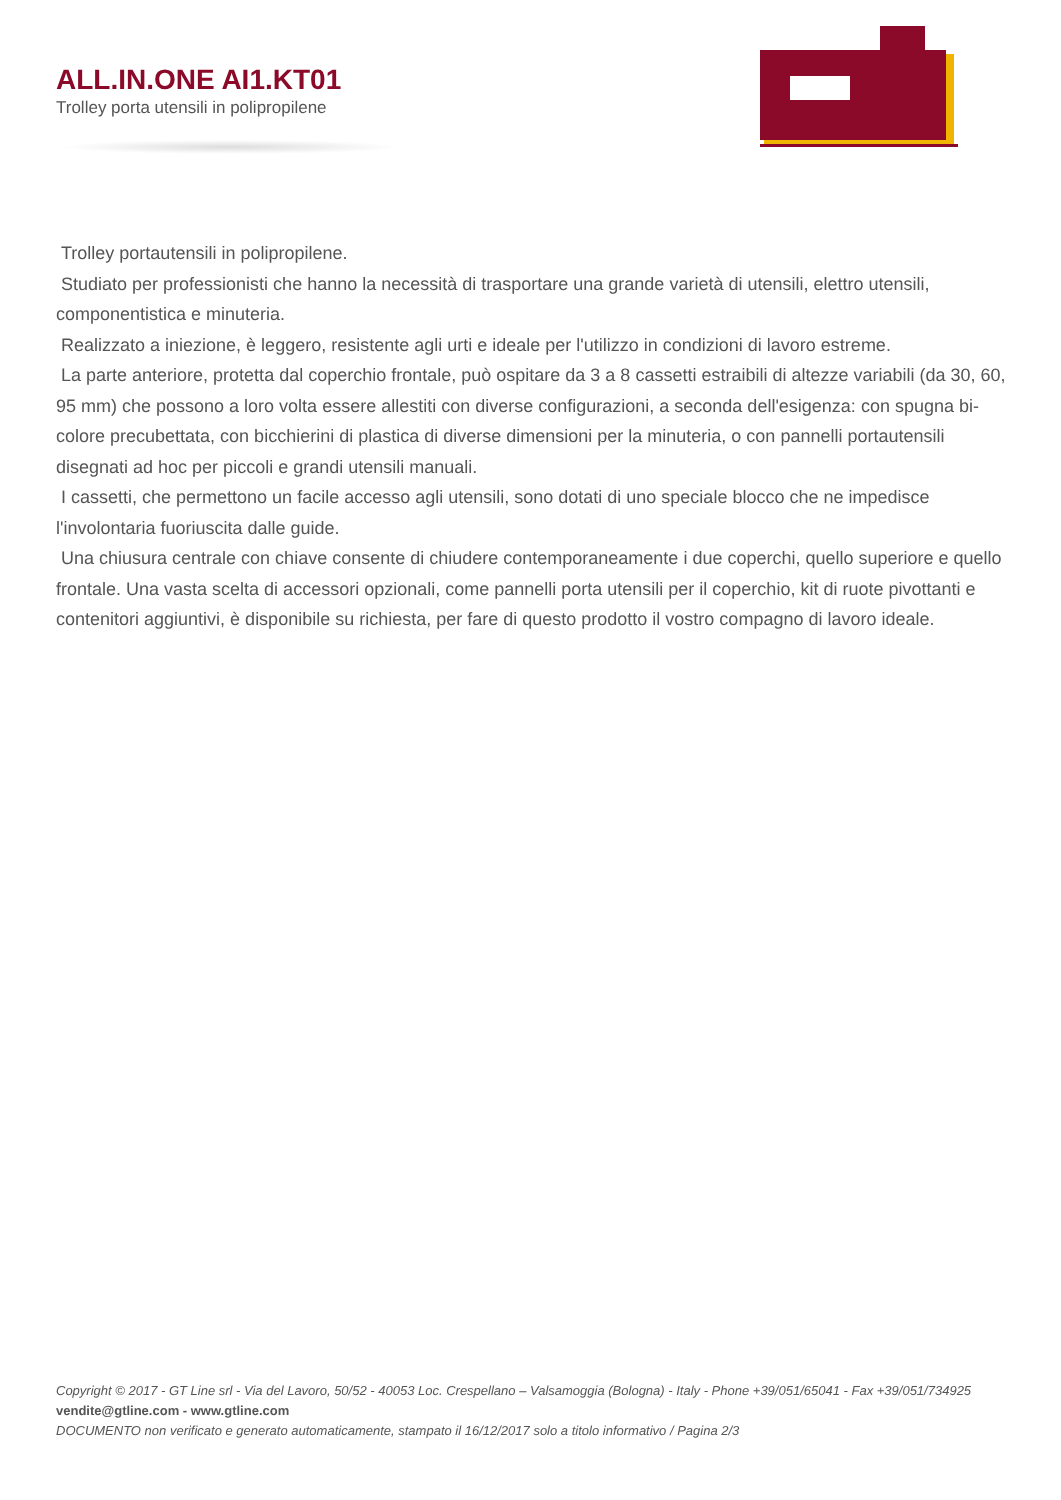ALL.IN.ONE AI1.KT01
Trolley porta utensili in polipropilene
Trolley portautensili in polipropilene.
Studiato per professionisti che hanno la necessità di trasportare una grande varietà di utensili, elettro utensili, componentistica e minuteria.
Realizzato a iniezione, è leggero, resistente agli urti e ideale per l'utilizzo in condizioni di lavoro estreme.
La parte anteriore, protetta dal coperchio frontale, può ospitare da 3 a 8 cassetti estraibili di altezze variabili (da 30, 60, 95 mm) che possono a loro volta essere allestiti con diverse configurazioni, a seconda dell'esigenza: con spugna bi-colore precubettata, con bicchierini di plastica di diverse dimensioni per la minuteria, o con pannelli portautensili disegnati ad hoc per piccoli e grandi utensili manuali.
I cassetti, che permettono un facile accesso agli utensili, sono dotati di uno speciale blocco che ne impedisce l'involontaria fuoriuscita dalle guide.
Una chiusura centrale con chiave consente di chiudere contemporaneamente i due coperchi, quello superiore e quello frontale. Una vasta scelta di accessori opzionali, come pannelli porta utensili per il coperchio, kit di ruote pivottanti e contenitori aggiuntivi, è disponibile su richiesta, per fare di questo prodotto il vostro compagno di lavoro ideale.
Copyright © 2017 - GT Line srl - Via del Lavoro, 50/52 - 40053 Loc. Crespellano – Valsamoggia (Bologna) - Italy - Phone +39/051/65041 - Fax +39/051/734925
vendite@gtline.com - www.gtline.com
DOCUMENTO non verificato e generato automaticamente, stampato il 16/12/2017 solo a titolo informativo / Pagina 2/3